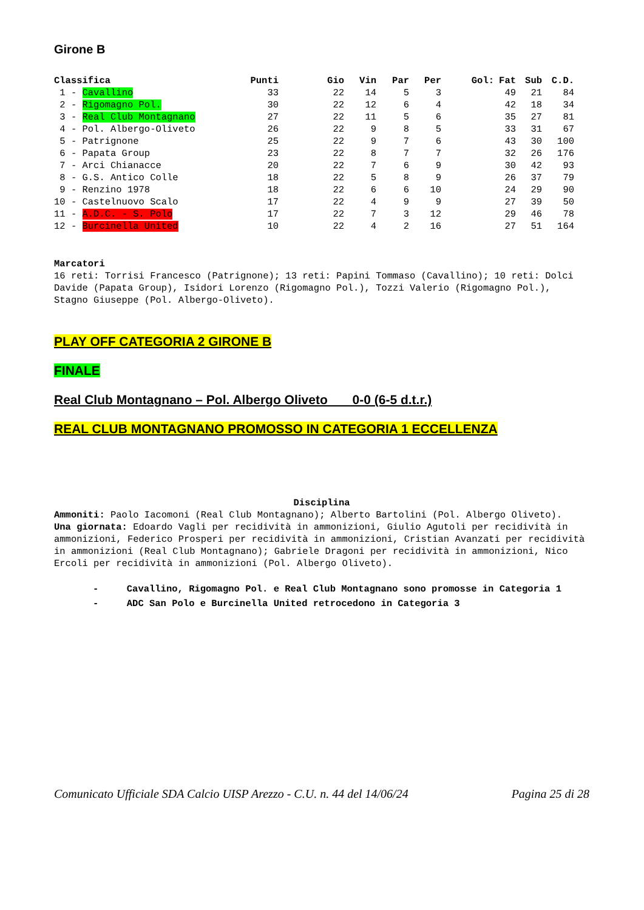Girone B
| Classifica | Punti | Gio | Vin | Par | Per | Gol: | Fat | Sub | C.D. |
| --- | --- | --- | --- | --- | --- | --- | --- | --- | --- |
| 1 - Cavallino | 33 | 22 | 14 | 5 | 3 | | 49 | 21 | 84 |
| 2 - Rigomagno Pol. | 30 | 22 | 12 | 6 | 4 | | 42 | 18 | 34 |
| 3 - Real Club Montagnano | 27 | 22 | 11 | 5 | 6 | | 35 | 27 | 81 |
| 4 - Pol. Albergo-Oliveto | 26 | 22 | 9 | 8 | 5 | | 33 | 31 | 67 |
| 5 - Patrignone | 25 | 22 | 9 | 7 | 6 | | 43 | 30 | 100 |
| 6 - Papata Group | 23 | 22 | 8 | 7 | 7 | | 32 | 26 | 176 |
| 7 - Arci Chianacce | 20 | 22 | 7 | 6 | 9 | | 30 | 42 | 93 |
| 8 - G.S. Antico Colle | 18 | 22 | 5 | 8 | 9 | | 26 | 37 | 79 |
| 9 - Renzino 1978 | 18 | 22 | 6 | 6 | 10 | | 24 | 29 | 90 |
| 10 - Castelnuovo Scalo | 17 | 22 | 4 | 9 | 9 | | 27 | 39 | 50 |
| 11 - A.D.C. - S. Polo | 17 | 22 | 7 | 3 | 12 | | 29 | 46 | 78 |
| 12 - Burcinella United | 10 | 22 | 4 | 2 | 16 | | 27 | 51 | 164 |
Marcatori
16 reti: Torrisi Francesco (Patrignone); 13 reti: Papini Tommaso (Cavallino); 10 reti: Dolci Davide (Papata Group), Isidori Lorenzo (Rigomagno Pol.), Tozzi Valerio (Rigomagno Pol.), Stagno Giuseppe (Pol. Albergo-Oliveto).
PLAY OFF CATEGORIA 2 GIRONE B
FINALE
Real Club Montagnano – Pol. Albergo Oliveto 0-0 (6-5 d.t.r.)
REAL CLUB MONTAGNANO PROMOSSO IN CATEGORIA 1 ECCELLENZA
Disciplina
Ammoniti: Paolo Iacomoni (Real Club Montagnano); Alberto Bartolini (Pol. Albergo Oliveto).
Una giornata: Edoardo Vagli per recidività in ammonizioni, Giulio Agutoli per recidività in ammonizioni, Federico Prosperi per recidività in ammonizioni, Cristian Avanzati per recidività in ammonizioni (Real Club Montagnano); Gabriele Dragoni per recidività in ammonizioni, Nico Ercoli per recidività in ammonizioni (Pol. Albergo Oliveto).
- Cavallino, Rigomagno Pol. e Real Club Montagnano sono promosse in Categoria 1
- ADC San Polo e Burcinella United retrocedono in Categoria 3
Comunicato Ufficiale SDA Calcio UISP Arezzo - C.U. n. 44 del 14/06/24 Pagina 25 di 28